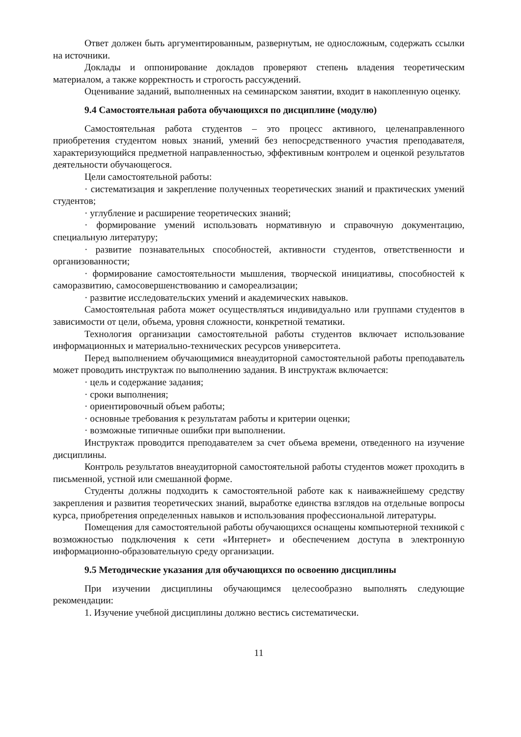Ответ должен быть аргументированным, развернутым, не односложным, содержать ссылки на источники.
Доклады и оппонирование докладов проверяют степень владения теоретическим материалом, а также корректность и строгость рассуждений.
Оценивание заданий, выполненных на семинарском занятии, входит в накопленную оценку.
9.4 Самостоятельная работа обучающихся по дисциплине (модулю)
Самостоятельная работа студентов – это процесс активного, целенаправленного приобретения студентом новых знаний, умений без непосредственного участия преподавателя, характеризующийся предметной направленностью, эффективным контролем и оценкой результатов деятельности обучающегося.
Цели самостоятельной работы:
· систематизация и закрепление полученных теоретических знаний и практических умений студентов;
· углубление и расширение теоретических знаний;
· формирование умений использовать нормативную и справочную документацию, специальную литературу;
· развитие познавательных способностей, активности студентов, ответственности и организованности;
· формирование самостоятельности мышления, творческой инициативы, способностей к саморазвитию, самосовершенствованию и самореализации;
· развитие исследовательских умений и академических навыков.
Самостоятельная работа может осуществляться индивидуально или группами студентов в зависимости от цели, объема, уровня сложности, конкретной тематики.
Технология организации самостоятельной работы студентов включает использование информационных и материально-технических ресурсов университета.
Перед выполнением обучающимися внеаудиторной самостоятельной работы преподаватель может проводить инструктаж по выполнению задания. В инструктаж включается:
· цель и содержание задания;
· сроки выполнения;
· ориентировочный объем работы;
· основные требования к результатам работы и критерии оценки;
· возможные типичные ошибки при выполнении.
Инструктаж проводится преподавателем за счет объема времени, отведенного на изучение дисциплины.
Контроль результатов внеаудиторной самостоятельной работы студентов может проходить в письменной, устной или смешанной форме.
Студенты должны подходить к самостоятельной работе как к наиважнейшему средству закрепления и развития теоретических знаний, выработке единства взглядов на отдельные вопросы курса, приобретения определенных навыков и использования профессиональной литературы.
Помещения для самостоятельной работы обучающихся оснащены компьютерной техникой с возможностью подключения к сети «Интернет» и обеспечением доступа в электронную информационно-образовательную среду организации.
9.5 Методические указания для обучающихся по освоению дисциплины
При изучении дисциплины обучающимся целесообразно выполнять следующие рекомендации:
1. Изучение учебной дисциплины должно вестись систематически.
11